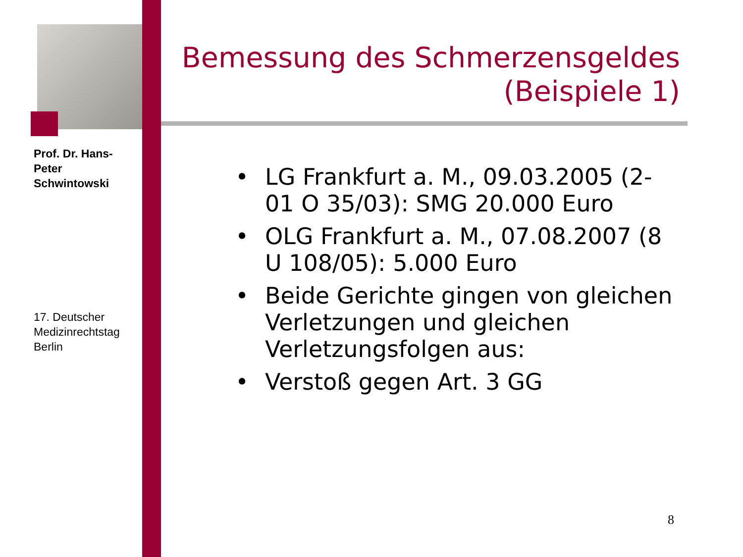Prof. Dr. Hans-Peter Schwintowski
17. Deutscher Medizinrechtstag Berlin
Bemessung des Schmerzensgeldes
(Beispiele 1)
• LG Frankfurt a. M., 09.03.2005 (2-01 O 35/03): SMG 20.000 Euro
• OLG Frankfurt a. M., 07.08.2007 (8 U 108/05): 5.000 Euro
• Beide Gerichte gingen von gleichen Verletzungen und gleichen Verletzungsfolgen aus:
• Verstoß gegen Art. 3 GG
8